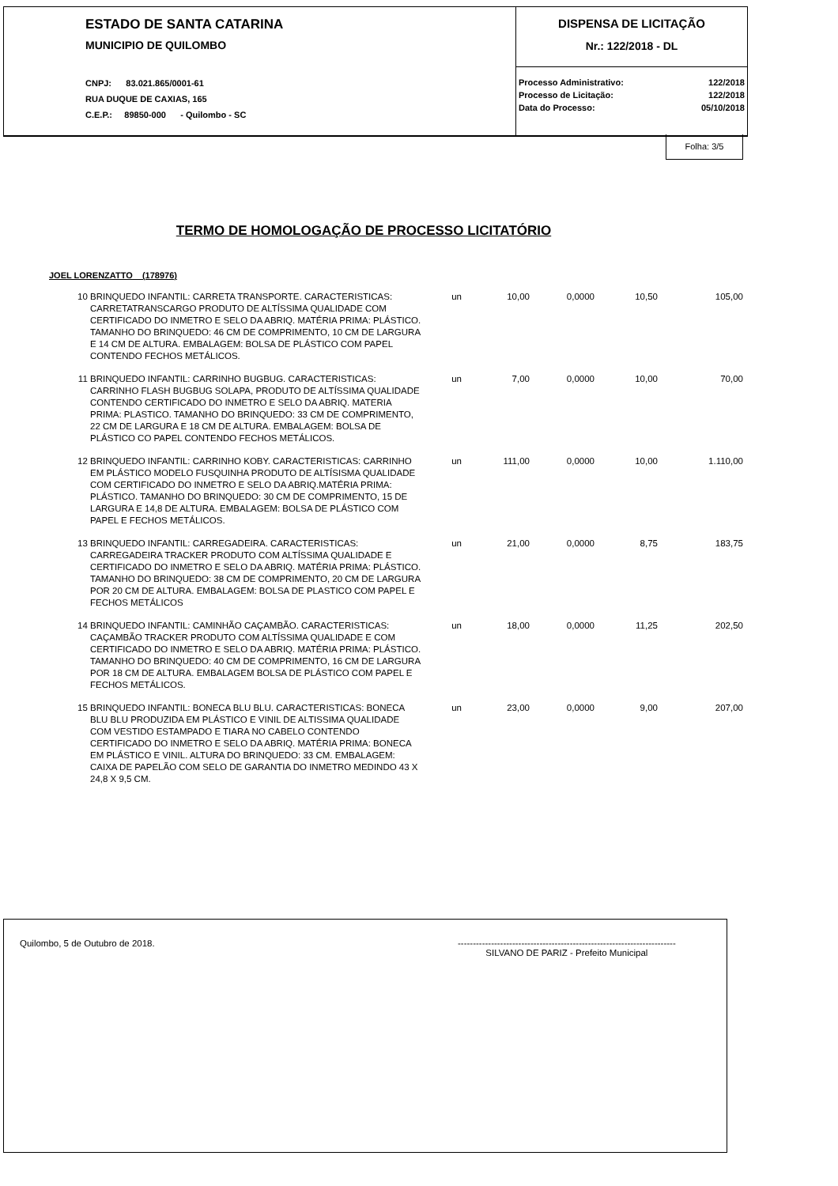ESTADO DE SANTA CATARINA
MUNICIPIO DE QUILOMBO
CNPJ: 83.021.865/0001-61
RUA DUQUE DE CAXIAS, 165
C.E.P.: 89850-000 - Quilombo - SC
DISPENSA DE LICITAÇÃO
Nr.: 122/2018 - DL
| Processo Administrativo: | 122/2018 |
| Processo de Licitação: | 122/2018 |
| Data do Processo: | 05/10/2018 |
Folha: 3/5
TERMO DE HOMOLOGAÇÃO DE PROCESSO LICITATÓRIO
JOEL LORENZATTO (178976)
| 10 | BRINQUEDO INFANTIL: CARRETA TRANSPORTE. CARACTERISTICAS: CARRETATRANSCARGO PRODUTO DE ALTÍSSIMA QUALIDADE COM CERTIFICADO DO INMETRO E SELO DA ABRIQ. MATÉRIA PRIMA: PLÁSTICO. TAMANHO DO BRINQUEDO: 46 CM DE COMPRIMENTO, 10 CM DE LARGURA E 14 CM DE ALTURA. EMBALAGEM: BOLSA DE PLÁSTICO COM PAPEL CONTENDO FECHOS METÁLICOS. | un | 10,00 | 0,0000 | 10,50 | 105,00 |
| 11 | BRINQUEDO INFANTIL: CARRINHO BUGBUG. CARACTERISTICAS: CARRINHO FLASH BUGBUG SOLAPA, PRODUTO DE ALTÍSSIMA QUALIDADE CONTENDO CERTIFICADO DO INMETRO E SELO DA ABRIQ. MATERIA PRIMA: PLASTICO. TAMANHO DO BRINQUEDO: 33 CM DE COMPRIMENTO, 22 CM DE LARGURA E 18 CM DE ALTURA. EMBALAGEM: BOLSA DE PLÁSTICO CO PAPEL CONTENDO FECHOS METÁLICOS. | un | 7,00 | 0,0000 | 10,00 | 70,00 |
| 12 | BRINQUEDO INFANTIL: CARRINHO KOBY. CARACTERISTICAS: CARRINHO EM PLÁSTICO MODELO FUSQUINHA PRODUTO DE ALTÍSISMA QUALIDADE COM CERTIFICADO DO INMETRO E SELO DA ABRIQ.MATÉRIA PRIMA: PLÁSTICO. TAMANHO DO BRINQUEDO: 30 CM DE COMPRIMENTO, 15 DE LARGURA E 14,8 DE ALTURA. EMBALAGEM: BOLSA DE PLÁSTICO COM PAPEL E FECHOS METÁLICOS. | un | 111,00 | 0,0000 | 10,00 | 1.110,00 |
| 13 | BRINQUEDO INFANTIL: CARREGADEIRA. CARACTERISTICAS: CARREGADEIRA TRACKER PRODUTO COM ALTÍSSIMA QUALIDADE E CERTIFICADO DO INMETRO E SELO DA ABRIQ. MATÉRIA PRIMA: PLÁSTICO. TAMANHO DO BRINQUEDO: 38 CM DE COMPRIMENTO, 20 CM DE LARGURA POR 20 CM DE ALTURA. EMBALAGEM: BOLSA DE PLASTICO COM PAPEL E FECHOS METÁLICOS | un | 21,00 | 0,0000 | 8,75 | 183,75 |
| 14 | BRINQUEDO INFANTIL: CAMINHÃO CAÇAMBÃO. CARACTERISTICAS: CAÇAMBÃO TRACKER PRODUTO COM ALTÍSSIMA QUALIDADE E COM CERTIFICADO DO INMETRO E SELO DA ABRIQ. MATÉRIA PRIMA: PLÁSTICO. TAMANHO DO BRINQUEDO: 40 CM DE COMPRIMENTO, 16 CM DE LARGURA POR 18 CM DE ALTURA. EMBALAGEM BOLSA DE PLÁSTICO COM PAPEL E FECHOS METÁLICOS. | un | 18,00 | 0,0000 | 11,25 | 202,50 |
| 15 | BRINQUEDO INFANTIL: BONECA BLU BLU. CARACTERISTICAS: BONECA BLU BLU PRODUZIDA EM PLÁSTICO E VINIL DE ALTISSIMA QUALIDADE COM VESTIDO ESTAMPADO E TIARA NO CABELO CONTENDO CERTIFICADO DO INMETRO E SELO DA ABRIQ. MATÉRIA PRIMA: BONECA EM PLÁSTICO E VINIL. ALTURA DO BRINQUEDO: 33 CM. EMBALAGEM: CAIXA DE PAPELÃO COM SELO DE GARANTIA DO INMETRO MEDINDO 43 X 24,8 X 9,5 CM. | un | 23,00 | 0,0000 | 9,00 | 207,00 |
Quilombo, 5 de Outubro de 2018. ------------------------------------------------------------------------
SILVANO DE PARIZ - Prefeito Municipal